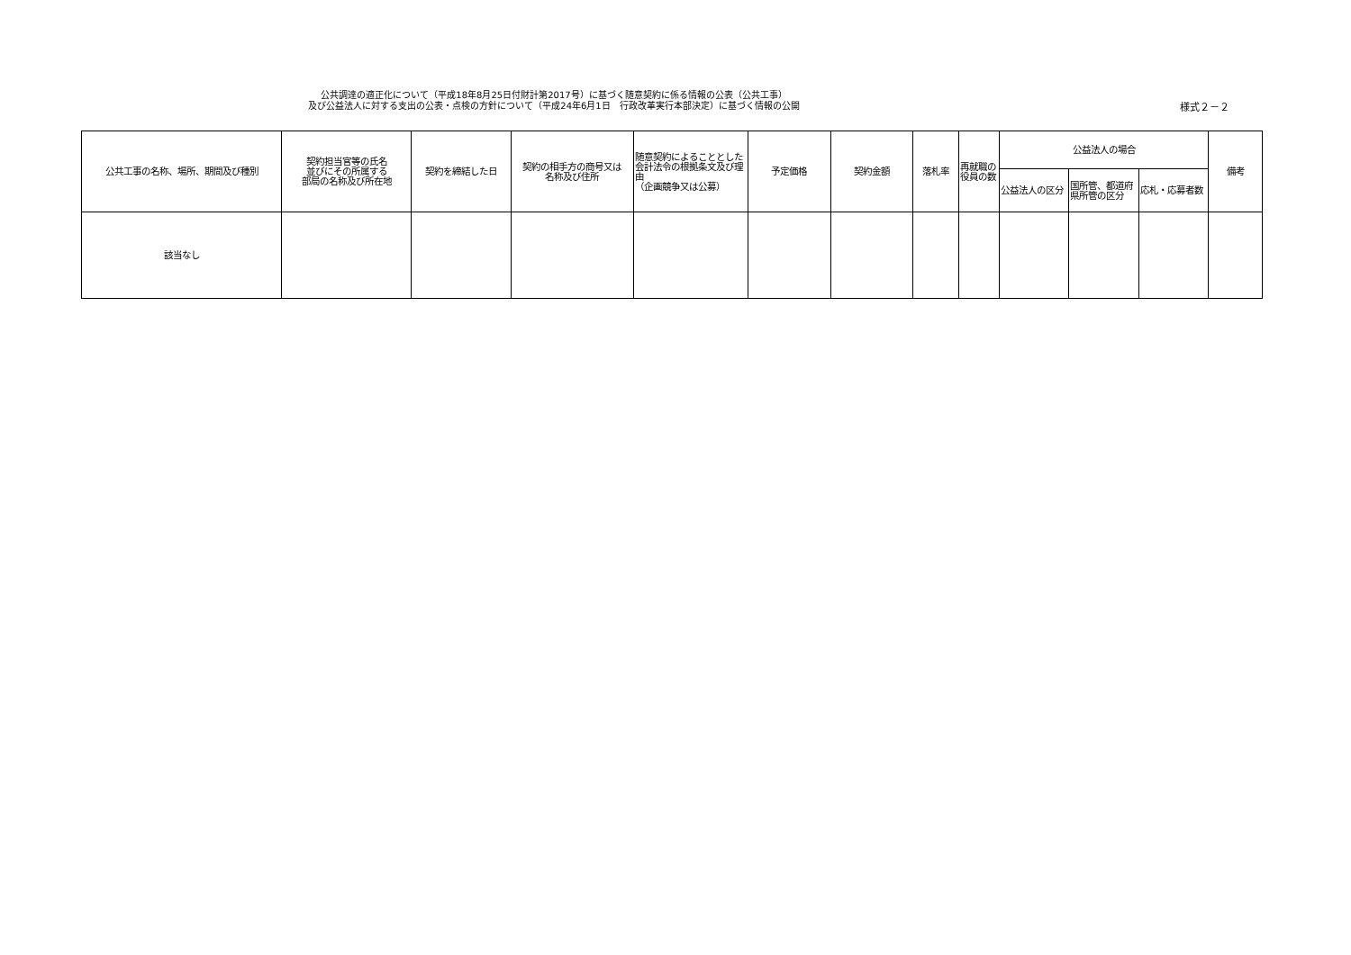公共調達の適正化について（平成18年8月25日付財計第2017号）に基づく随意契約に係る情報の公表（公共工事）
及び公益法人に対する支出の公表・点検の方針について（平成24年6月1日　行政改革実行本部決定）に基づく情報の公開
様式２－２
| 公共工事の名称、場所、期間及び種別 | 契約担当官等の氏名 並びにその所属する 部局の名称及び所在地 | 契約を締結した日 | 契約の相手方の商号又は 名称及び住所 | 随意契約によることとした会計法令の根拠条文及び理由 （企画競争又は公募） | 予定価格 | 契約金額 | 落札率 | 再就職の役員の数 | 公益法人の場合 | | | 備考 |
| --- | --- | --- | --- | --- | --- | --- | --- | --- | --- | --- | --- | --- |
| | | | | | | | | | 公益法人の区分 | 国所管、都道府県所管の区分 | 応札・応募者数 | |
| 該当なし | | | | | | | | | | | | |